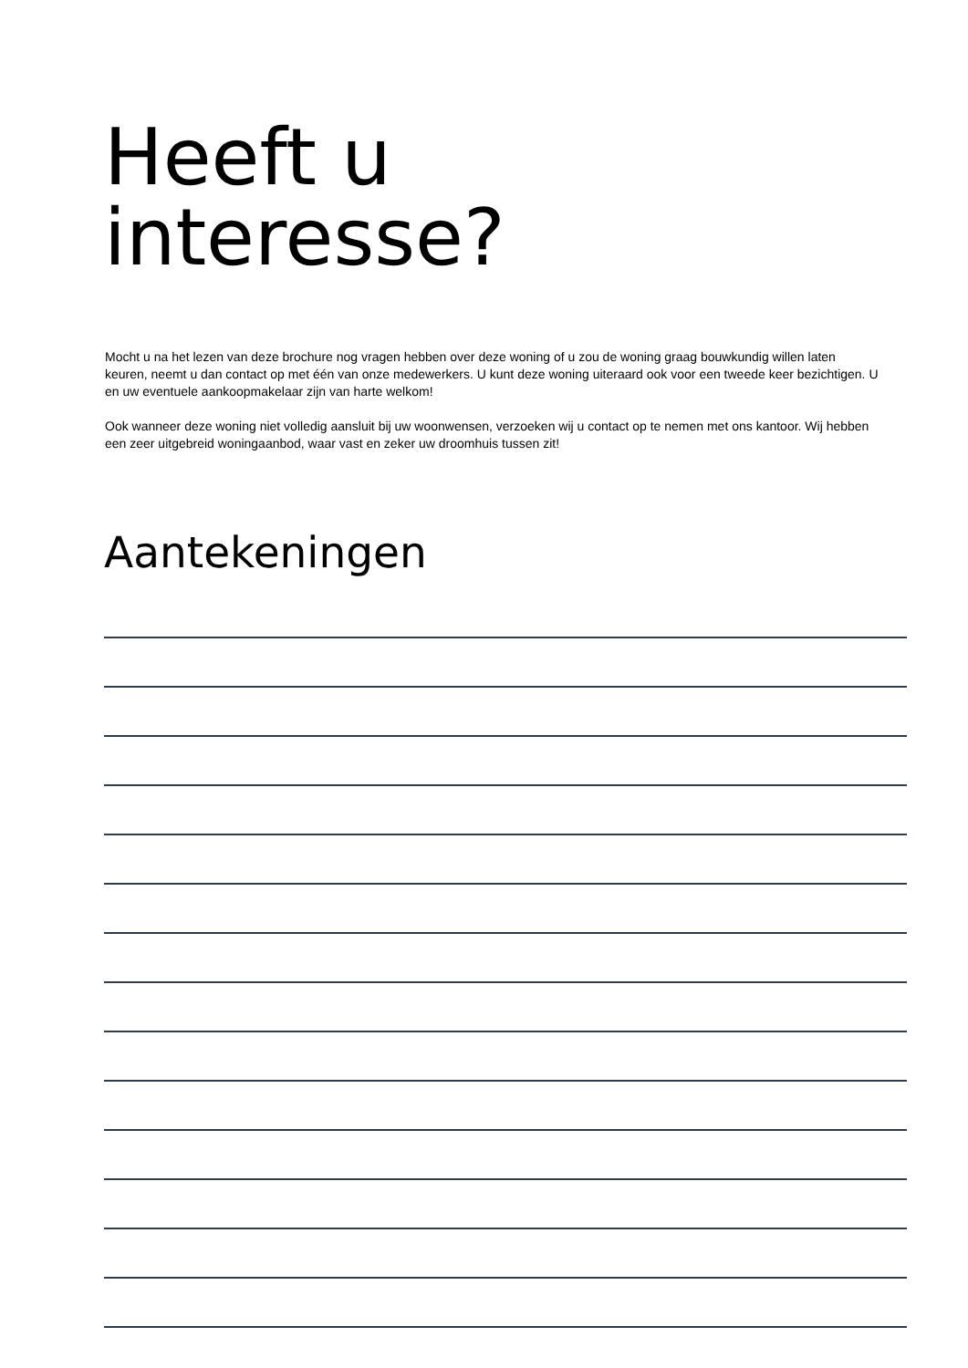Heeft u
interesse?
Mocht u na het lezen van deze brochure nog vragen hebben over deze woning of u zou de woning graag bouwkundig willen laten keuren, neemt u dan contact op met één van onze medewerkers. U kunt deze woning uiteraard ook voor een tweede keer bezichtigen. U en uw eventuele aankoopmakelaar zijn van harte welkom!
Ook wanneer deze woning niet volledig aansluit bij uw woonwensen, verzoeken wij u contact op te nemen met ons kantoor. Wij hebben een zeer uitgebreid woningaanbod, waar vast en zeker uw droomhuis tussen zit!
Aantekeningen